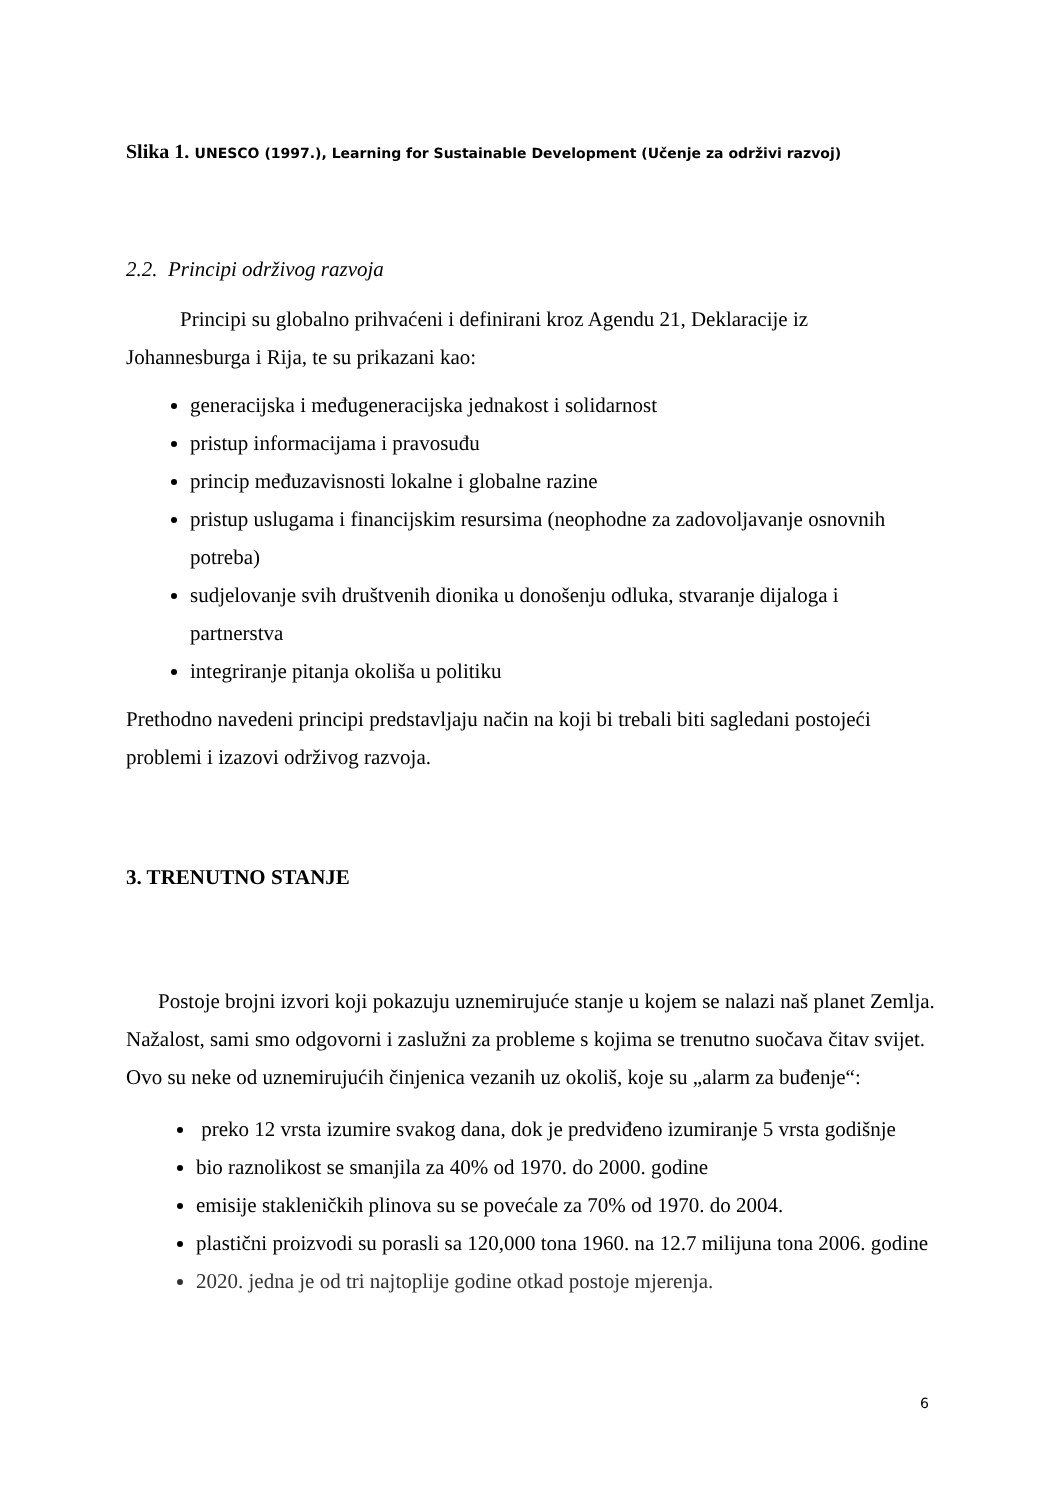Slika 1. UNESCO (1997.), Learning for Sustainable Development (Učenje za održivi razvoj)
2.2. Principi održivog razvoja
Principi su globalno prihvaćeni i definirani kroz Agendu 21, Deklaracije iz Johannesburga i Rija, te su prikazani kao:
generacijska i međugeneracijska jednakost i solidarnost
pristup informacijama i pravosuđu
princip međuzavisnosti lokalne i globalne razine
pristup uslugama i financijskim resursima (neophodne za zadovoljavanje osnovnih potreba)
sudjelovanje svih društvenih dionika u donošenju odluka, stvaranje dijaloga i partnerstva
integriranje pitanja okoliša u politiku
Prethodno navedeni principi predstavljaju način na koji bi trebali biti sagledani postojeći problemi i izazovi održivog razvoja.
3. TRENUTNO STANJE
Postoje brojni izvori koji pokazuju uznemirujuće stanje u kojem se nalazi naš planet Zemlja. Nažalost, sami smo odgovorni i zaslužni za probleme s kojima se trenutno suočava čitav svijet. Ovo su neke od uznemirujućih činjenica vezanih uz okoliš, koje su „alarm za buđenje“:
preko 12 vrsta izumire svakog dana, dok je predviđeno izumiranje 5 vrsta godišnje
bio raznolikost se smanjila za 40% od 1970. do 2000. godine
emisije stakleničkih plinova su se povećale za 70% od 1970. do 2004.
plastični proizvodi su porasli sa 120,000 tona 1960. na 12.7 milijuna tona 2006. godine
2020. jedna je od tri najtoplije godine otkad postoje mjerenja.
6